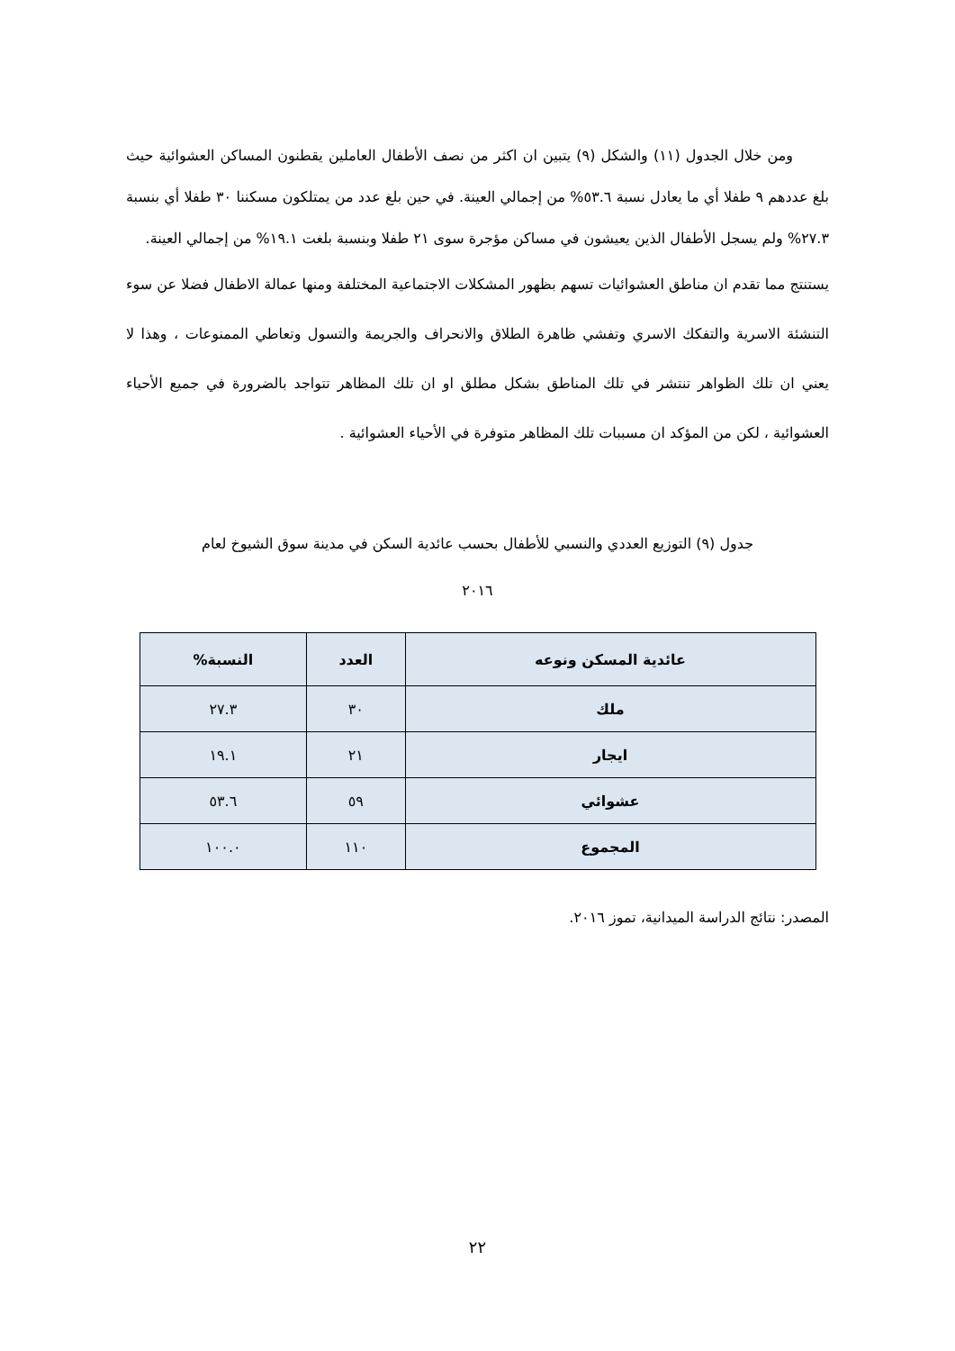ومن خلال الجدول (١١) والشكل (٩) يتبين ان اكثر من نصف الأطفال العاملين يقطنون المساكن العشوائية حيث بلغ عددهم ٩ طفلا أي ما يعادل نسبة ٥٣.٦% من إجمالي العينة. في حين بلغ عدد من يمتلكون مسكننا ٣٠ طفلا أي بنسبة ٢٧.٣% ولم يسجل الأطفال الذين يعيشون في مساكن مؤجرة سوى ٢١ طفلا وبنسبة بلغت ١٩.١% من إجمالي العينة.
يستنتج مما تقدم ان مناطق العشوائيات تسهم بظهور المشكلات الاجتماعية المختلفة ومنها عمالة الاطفال فضلا عن سوء التنشئة الاسرية والتفكك الاسري وتفشي ظاهرة الطلاق والانحراف والجريمة والتسول وتعاطي الممنوعات ، وهذا لا يعني ان تلك الظواهر تنتشر في تلك المناطق بشكل مطلق او ان تلك المظاهر تتواجد بالضرورة في جميع الأحياء العشوائية ، لكن من المؤكد ان مسببات تلك المظاهر متوفرة في الأحياء العشوائية .
جدول (٩) التوزيع العددي والنسبي للأطفال بحسب عائدية السكن في مدينة سوق الشيوخ لعام
٢٠١٦
| عائدية المسكن ونوعه | العدد | النسبة% |
| --- | --- | --- |
| ملك | ٣٠ | ٢٧.٣ |
| ايجار | ٢١ | ١٩.١ |
| عشوائي | ٥٩ | ٥٣.٦ |
| المجموع | ١١٠ | ١٠٠.٠ |
المصدر: نتائج الدراسة الميدانية، تموز ٢٠١٦.
٢٢